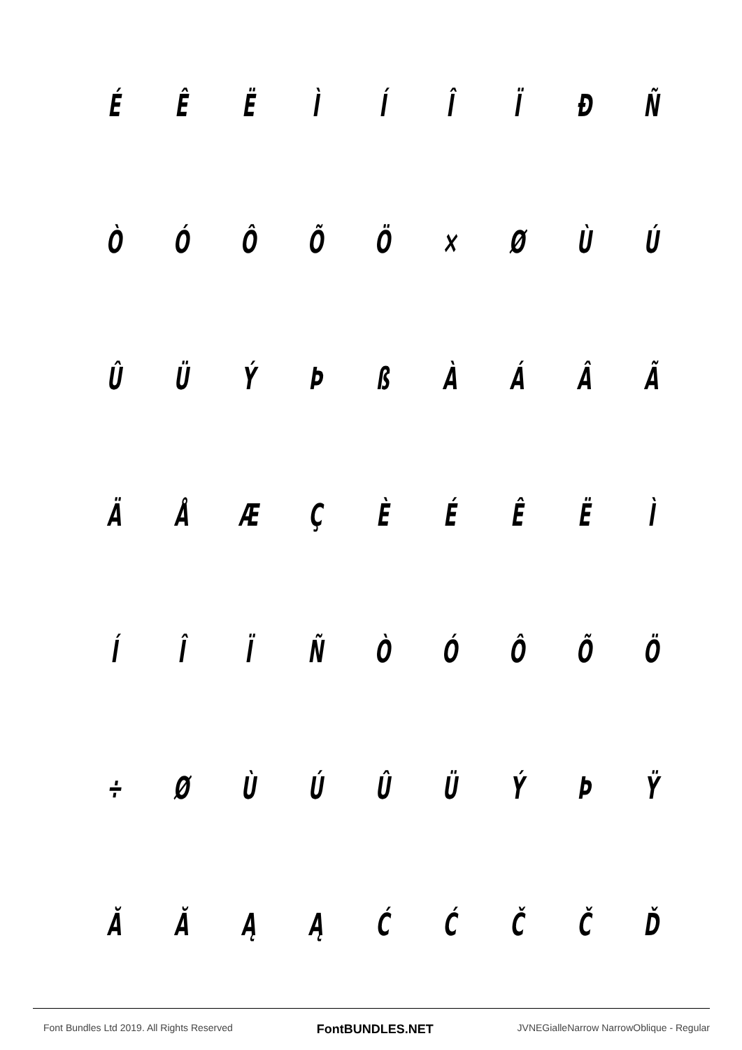ÉÊËÌÍÎÏÐÑ
ÒÓÔÕÖ × ØÙÚ
ÛÜÝÞßÀÁÂÃ
ÄÅÆÇÈÉÊËÌ
ÍÎÏÑÒÓÔÕÖ
÷ ØÙÚÛÜÝÞŸ
ĂĂĄĄĆĆČČĎ
Font Bundles Ltd 2019. All Rights Reserved FontBUNDLES.NET JVNEGialleNarrow NarrowOblique - Regular